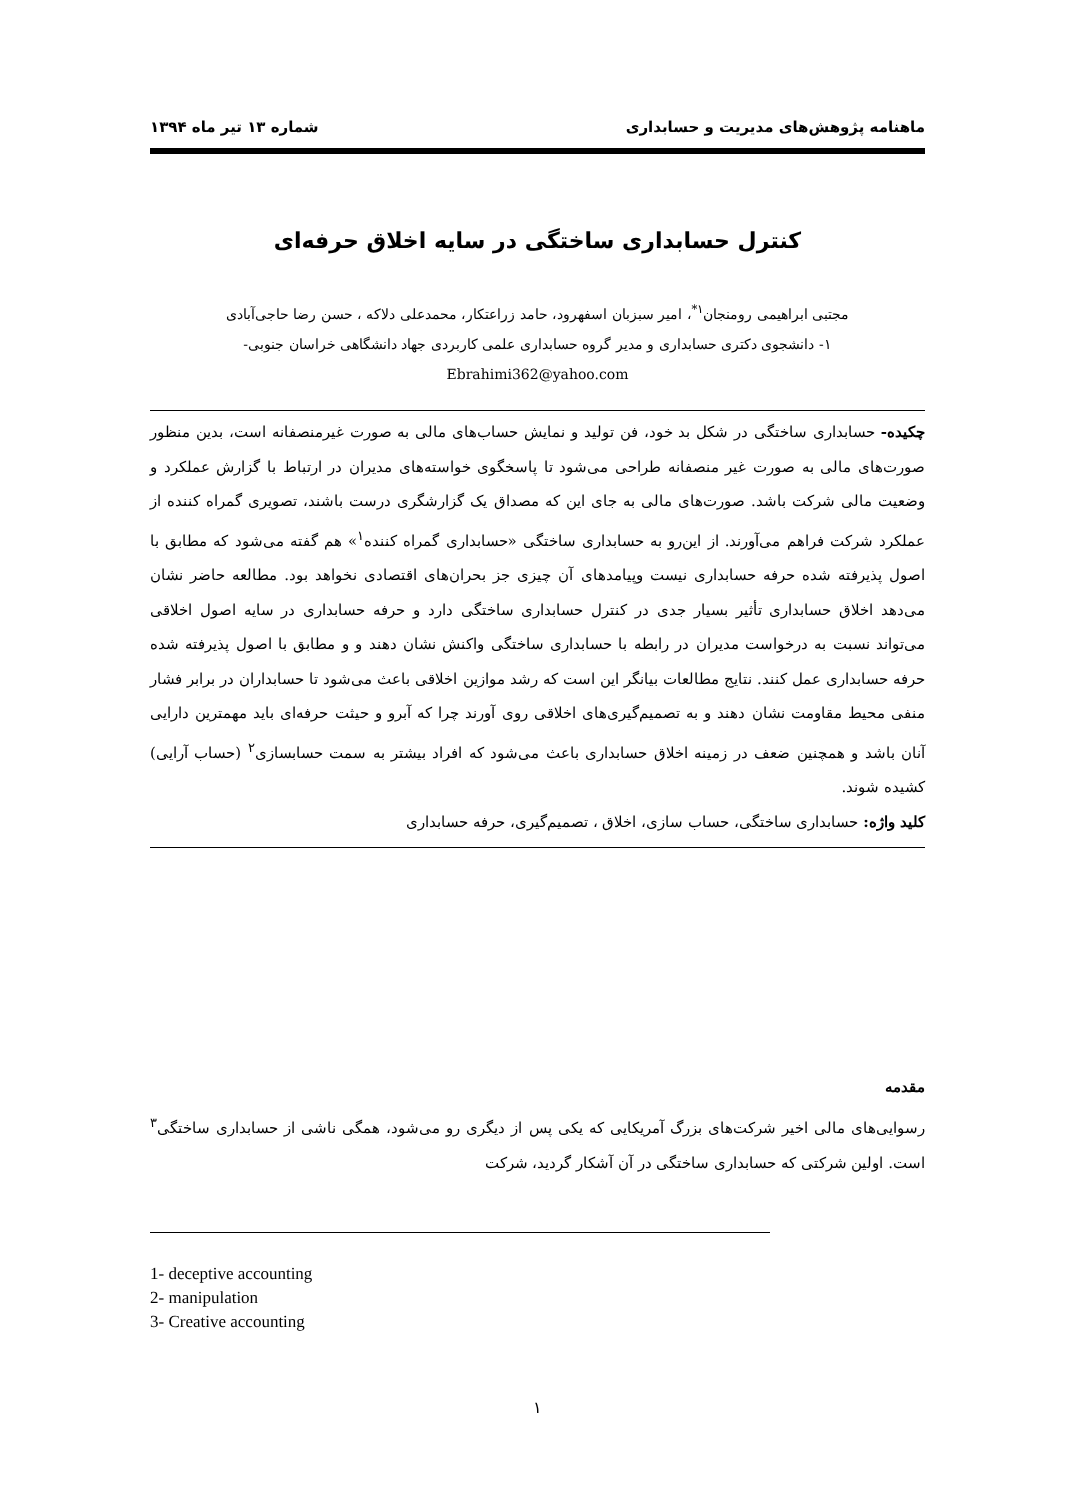ماهنامه پژوهش‌های مدیریت و حسابداری شماره ۱۳ تیر ماه ۱۳۹۴
کنترل حسابداری ساختگی در سایه اخلاق حرفه‌ای
مجتبی ابراهیمی رومنجان<sup>۱*</sup>، امیر سبزبان اسفهرود، حامد زراعتکار، محمدعلی دلاکه ، حسن رضا حاجی‌آبادی
۱- دانشجوی دکتری حسابداری و مدیر گروه حسابداری علمی کاربردی جهاد دانشگاهی خراسان جنوبی-
Ebrahimi362@yahoo.com
چکیده- حسابداری ساختگی در شکل بد خود، فن تولید و نمایش حساب‌های مالی به صورت غیرمنصفانه است، بدین منظور صورت‌های مالی به صورت غیر منصفانه طراحی می‌شود تا پاسخگوی خواسته‌های مدیران در ارتباط با گزارش عملکرد و وضعیت مالی شرکت باشد. صورت‌های مالی به جای این که مصداق یک گزارشگری درست باشند، تصویری گمراه کننده از عملکرد شرکت فراهم می‌آورند. از این‌رو به حسابداری ساختگی «حسابداری گمراه کننده<sup>۱</sup>» هم گفته می‌شود که مطابق با اصول پذیرفته شده حرفه حسابداری نیست وپیامدهای آن چیزی جز بحران‌های اقتصادی نخواهد بود. مطالعه حاضر نشان می‌دهد اخلاق حسابداری تأثیر بسیار جدی در کنترل حسابداری ساختگی دارد و حرفه حسابداری در سایه اصول اخلاقی می‌تواند نسبت به درخواست مدیران در رابطه با حسابداری ساختگی واکنش نشان دهند و و مطابق با اصول پذیرفته شده حرفه حسابداری عمل کنند. نتایج مطالعات بیانگر این است که رشد موازین اخلاقی باعث می‌شود تا حسابداران در برابر فشار منفی محیط مقاومت نشان دهند و به تصمیم‌گیری‌های اخلاقی روی آورند چرا که آبرو و حیثت حرفه‌ای باید مهمترین دارایی آنان باشد و همچنین ضعف در زمینه اخلاق حسابداری باعث می‌شود که افراد بیشتر به سمت حسابسازی<sup>۲</sup> (حساب آرایی) کشیده شوند.
کلید واژه: حسابداری ساختگی، حساب سازی، اخلاق ، تصمیم‌گیری، حرفه حسابداری
مقدمه
رسوایی‌های مالی اخیر شرکت‌های بزرگ آمریکایی که یکی پس از دیگری رو می‌شود، همگی ناشی از حسابداری ساختگی<sup>۳</sup> است. اولین شرکتی که حسابداری ساختگی در آن آشکار گردید، شرکت
1- deceptive accounting
2- manipulation
3- Creative accounting
۱